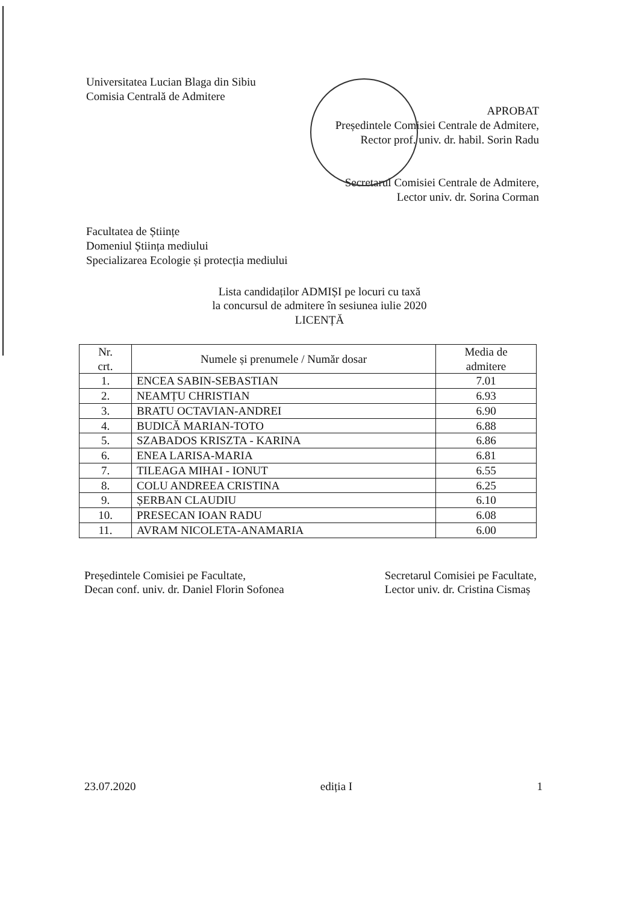Universitatea Lucian Blaga din Sibiu
Comisia Centrală de Admitere
APROBAT
Președintele Comisiei Centrale de Admitere,
Rector prof. univ. dr. habil. Sorin Radu
Secretarul Comisiei Centrale de Admitere,
Lector univ. dr. Sorina Corman
Facultatea de Științe
Domeniul Știința mediului
Specializarea Ecologie și protecția mediului
Lista candidaților ADMIȘI pe locuri cu taxă
la concursul de admitere în sesiunea iulie 2020
LICENȚĂ
| Nr. crt. | Numele și prenumele / Număr dosar | Media de admitere |
| --- | --- | --- |
| 1. | ENCEA SABIN-SEBASTIAN | 7.01 |
| 2. | NEAMȚU CHRISTIAN | 6.93 |
| 3. | BRATU OCTAVIAN-ANDREI | 6.90 |
| 4. | BUDICĂ MARIAN-TOTO | 6.88 |
| 5. | SZABADOS KRISZTA - KARINA | 6.86 |
| 6. | ENEA LARISA-MARIA | 6.81 |
| 7. | TILEAGA MIHAI - IONUT | 6.55 |
| 8. | COLU ANDREEA CRISTINA | 6.25 |
| 9. | ȘERBAN CLAUDIU | 6.10 |
| 10. | PRESECAN IOAN RADU | 6.08 |
| 11. | AVRAM NICOLETA-ANAMARIA | 6.00 |
Președintele Comisiei pe Facultate,
Decan conf. univ. dr. Daniel Florin Sofonea
Secretarul Comisiei pe Facultate,
Lector univ. dr. Cristina Cismaș
23.07.2020 ediția I 1